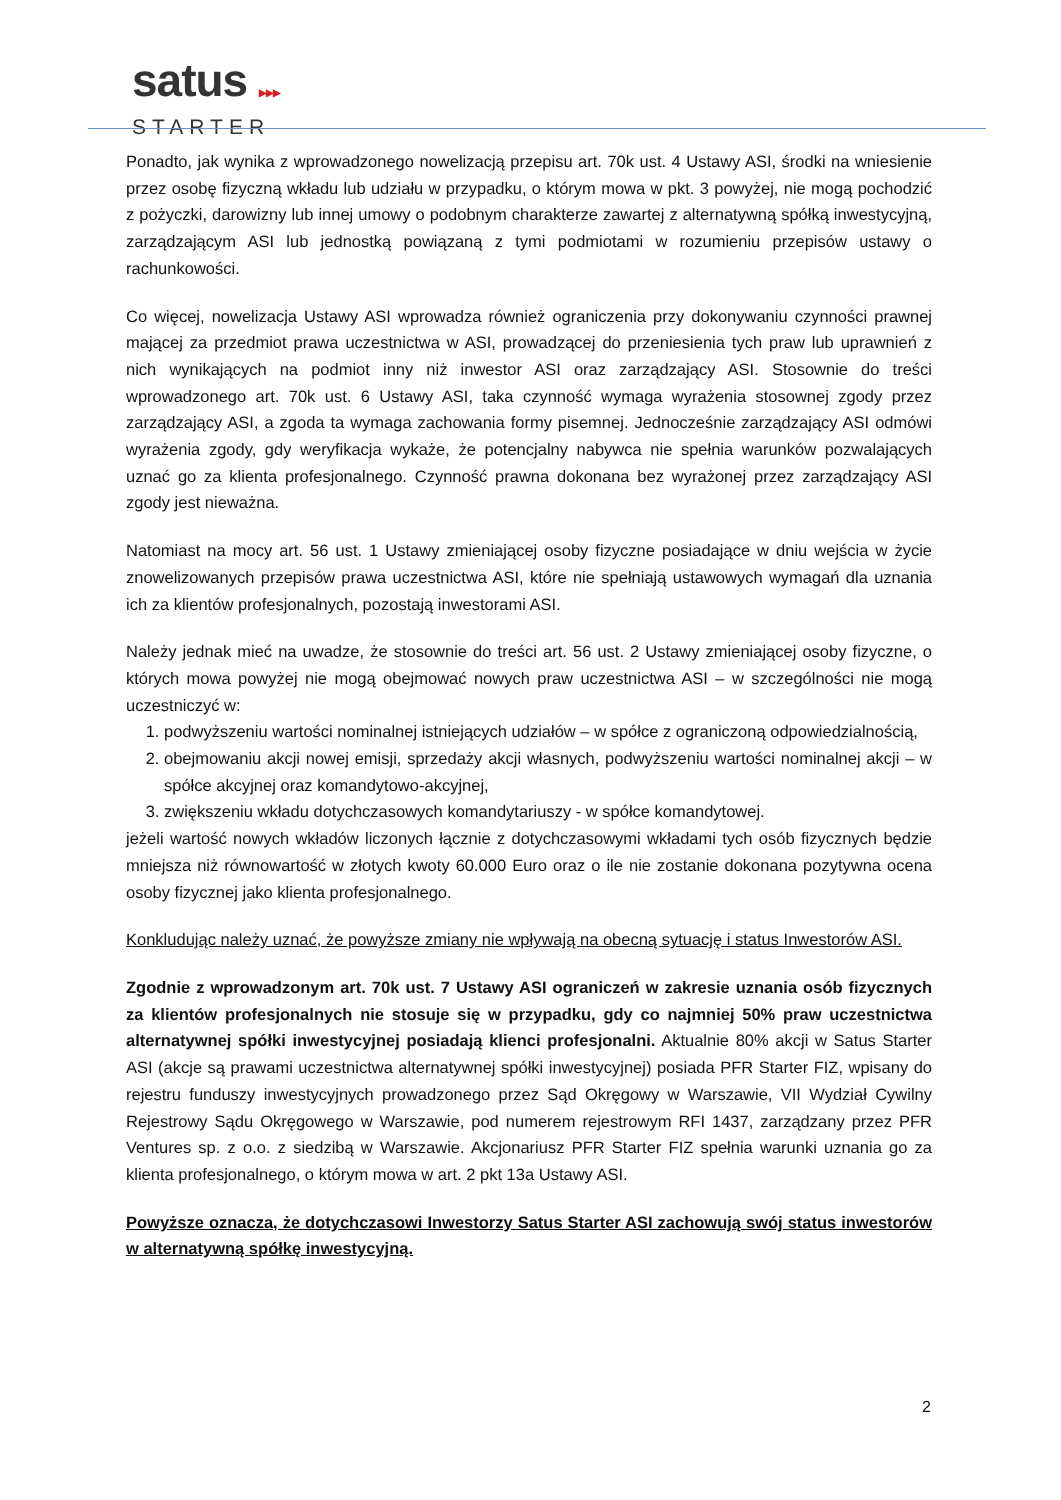satus ▶▶▶
STARTER
Ponadto, jak wynika z wprowadzonego nowelizacją przepisu art. 70k ust. 4 Ustawy ASI, środki na wniesienie przez osobę fizyczną wkładu lub udziału w przypadku, o którym mowa w pkt. 3 powyżej, nie mogą pochodzić z pożyczki, darowizny lub innej umowy o podobnym charakterze zawartej z alternatywną spółką inwestycyjną, zarządzającym ASI lub jednostką powiązaną z tymi podmiotami w rozumieniu przepisów ustawy o rachunkowości.
Co więcej, nowelizacja Ustawy ASI wprowadza również ograniczenia przy dokonywaniu czynności prawnej mającej za przedmiot prawa uczestnictwa w ASI, prowadzącej do przeniesienia tych praw lub uprawnień z nich wynikających na podmiot inny niż inwestor ASI oraz zarządzający ASI. Stosownie do treści wprowadzonego art. 70k ust. 6 Ustawy ASI, taka czynność wymaga wyrażenia stosownej zgody przez zarządzający ASI, a zgoda ta wymaga zachowania formy pisemnej. Jednocześnie zarządzający ASI odmówi wyrażenia zgody, gdy weryfikacja wykaże, że potencjalny nabywca nie spełnia warunków pozwalających uznać go za klienta profesjonalnego. Czynność prawna dokonana bez wyrażonej przez zarządzający ASI zgody jest nieważna.
Natomiast na mocy art. 56 ust. 1 Ustawy zmieniającej osoby fizyczne posiadające w dniu wejścia w życie znowelizowanych przepisów prawa uczestnictwa ASI, które nie spełniają ustawowych wymagań dla uznania ich za klientów profesjonalnych, pozostają inwestorami ASI.
Należy jednak mieć na uwadze, że stosownie do treści art. 56 ust. 2 Ustawy zmieniającej osoby fizyczne, o których mowa powyżej nie mogą obejmować nowych praw uczestnictwa ASI – w szczególności nie mogą uczestniczyć w:
1. podwyższeniu wartości nominalnej istniejących udziałów – w spółce z ograniczoną odpowiedzialnością,
2. obejmowaniu akcji nowej emisji, sprzedaży akcji własnych, podwyższeniu wartości nominalnej akcji – w spółce akcyjnej oraz komandytowo-akcyjnej,
3. zwiększeniu wkładu dotychczasowych komandytariuszy - w spółce komandytowej.
jeżeli wartość nowych wkładów liczonych łącznie z dotychczasowymi wkładami tych osób fizycznych będzie mniejsza niż równowartość w złotych kwoty 60.000 Euro oraz o ile nie zostanie dokonana pozytywna ocena osoby fizycznej jako klienta profesjonalnego.
Konkludując należy uznać, że powyższe zmiany nie wpływają na obecną sytuację i status Inwestorów ASI.
Zgodnie z wprowadzonym art. 70k ust. 7 Ustawy ASI ograniczeń w zakresie uznania osób fizycznych za klientów profesjonalnych nie stosuje się w przypadku, gdy co najmniej 50% praw uczestnictwa alternatywnej spółki inwestycyjnej posiadają klienci profesjonalni. Aktualnie 80% akcji w Satus Starter ASI (akcje są prawami uczestnictwa alternatywnej spółki inwestycyjnej) posiada PFR Starter FIZ, wpisany do rejestru funduszy inwestycyjnych prowadzonego przez Sąd Okręgowy w Warszawie, VII Wydział Cywilny Rejestrowy Sądu Okręgowego w Warszawie, pod numerem rejestrowym RFI 1437, zarządzany przez PFR Ventures sp. z o.o. z siedzibą w Warszawie. Akcjonariusz PFR Starter FIZ spełnia warunki uznania go za klienta profesjonalnego, o którym mowa w art. 2 pkt 13a Ustawy ASI.
Powyższe oznacza, że dotychczasowi Inwestorzy Satus Starter ASI zachowują swój status inwestorów w alternatywną spółkę inwestycyjną.
2